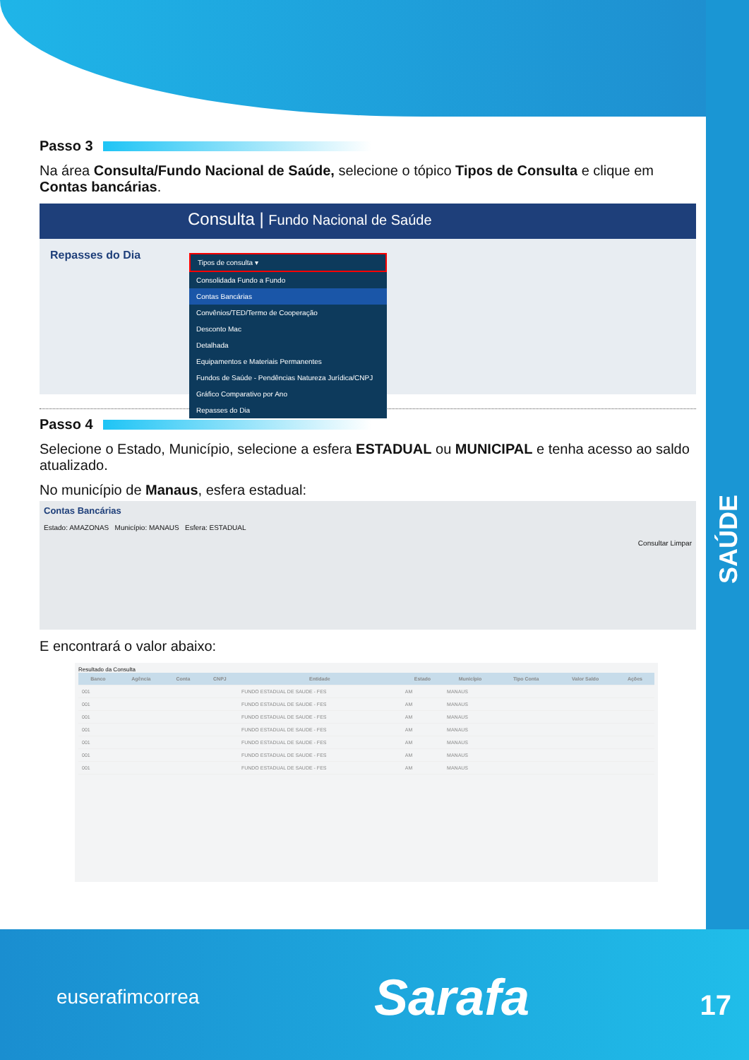SAÚDE
Passo 3
Na área Consulta/Fundo Nacional de Saúde, selecione o tópico Tipos de Consulta e clique em Contas bancárias.
Consulta | Fundo Nacional de Saúde
Repasses do Dia
Tipos de consulta ▾
Consolidada Fundo a Fundo
Contas Bancárias
Convênios/TED/Termo de Cooperação
Desconto Mac
Detalhada
Equipamentos e Materiais Permanentes
Fundos de Saúde - Pendências Natureza Jurídica/CNPJ
Gráfico Comparativo por Ano
Repasses do Dia
Passo 4
Selecione o Estado, Município, selecione a esfera ESTADUAL ou MUNICIPAL e tenha acesso ao saldo atualizado.
No município de Manaus, esfera estadual:
Contas Bancárias
Estado: AMAZONAS Município: MANAUS Esfera: ESTADUAL
Consultar Limpar
E encontrará o valor abaixo:
Resultado da Consulta
| Banco | Agência | Conta | CNPJ | Entidade | Estado | Município | Tipo Conta | Valor Saldo | Ações |
| --- | --- | --- | --- | --- | --- | --- | --- | --- | --- |
| 001 | | | | FUNDO ESTADUAL DE SAUDE - FES | AM | MANAUS | | | |
| 001 | | | | FUNDO ESTADUAL DE SAUDE - FES | AM | MANAUS | | | |
| 001 | | | | FUNDO ESTADUAL DE SAUDE - FES | AM | MANAUS | | | |
| 001 | | | | FUNDO ESTADUAL DE SAUDE - FES | AM | MANAUS | | | |
| 001 | | | | FUNDO ESTADUAL DE SAUDE - FES | AM | MANAUS | | | |
| 001 | | | | FUNDO ESTADUAL DE SAUDE - FES | AM | MANAUS | | | |
| 001 | | | | FUNDO ESTADUAL DE SAUDE - FES | AM | MANAUS | | | |
euserafimcorrea Sarafa 17